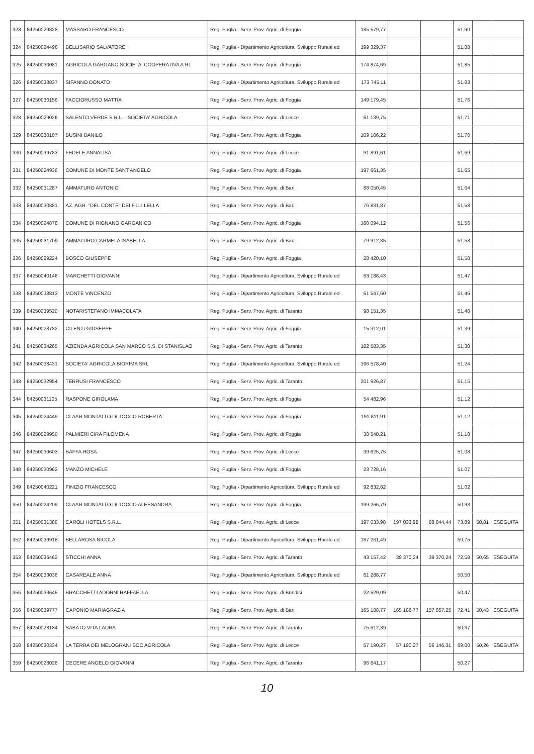| 323 | 84250029828 | MASSARO FRANCESCO | Reg. Puglia - Serv. Prov. Agric. di Foggia | 185 579,77 | | | 51,90 | | |
| 324 | 84250024496 | BELLISARIO SALVATORE | Reg. Puglia - Dipartimento Agricoltura, Sviluppo Rurale ed | 199 329,37 | | | 51,88 | | |
| 325 | 84250030081 | AGRICOLA GARGANO SOCIETA' COOPERATIVA A RL | Reg. Puglia - Serv. Prov. Agric. di Foggia | 174 874,69 | | | 51,85 | | |
| 326 | 84250038837 | SIFANNO DONATO | Reg. Puglia - Dipartimento Agricoltura, Sviluppo Rurale ed | 173 745,11 | | | 51,83 | | |
| 327 | 84250030156 | FACCIORUSSO MATTIA | Reg. Puglia - Serv. Prov. Agric. di Foggia | 149 179,45 | | | 51,76 | | |
| 328 | 84250029026 | SALENTO VERDE S.R.L. - SOCIETA' AGRICOLA | Reg. Puglia - Serv. Prov. Agric. di Lecce | 61 139,75 | | | 51,71 | | |
| 329 | 84250030107 | BUSINI DANILO | Reg. Puglia - Serv. Prov. Agric. di Foggia | 109 106,22 | | | 51,70 | | |
| 330 | 84250039783 | FEDELE ANNALISA | Reg. Puglia - Serv. Prov. Agric. di Lecce | 91 891,61 | | | 51,69 | | |
| 331 | 84250024936 | COMUNE DI MONTE SANT'ANGELO | Reg. Puglia - Serv. Prov. Agric. di Foggia | 197 661,35 | | | 51,65 | | |
| 332 | 84250031287 | AMMATURO ANTONIO | Reg. Puglia - Serv. Prov. Agric. di Bari | 88 050,45 | | | 51,64 | | |
| 333 | 84250030881 | AZ. AGR. "DEL CONTE" DEI F.LLI LELLA | Reg. Puglia - Serv. Prov. Agric. di Bari | 76 831,87 | | | 51,58 | | |
| 334 | 84250024878 | COMUNE DI RIGNANO GARGANICO | Reg. Puglia - Serv. Prov. Agric. di Foggia | 160 094,12 | | | 51,56 | | |
| 335 | 84250031709 | AMMATURO CARMELA ISABELLA | Reg. Puglia - Serv. Prov. Agric. di Bari | 79 912,85 | | | 51,53 | | |
| 336 | 84250029224 | BOSCO GIUSEPPE | Reg. Puglia - Serv. Prov. Agric. di Foggia | 28 420,10 | | | 51,50 | | |
| 337 | 84250040146 | MARCHETTI GIOVANNI | Reg. Puglia - Dipartimento Agricoltura, Sviluppo Rurale ed | 63 188,43 | | | 51,47 | | |
| 338 | 84250038813 | MONTE VINCENZO | Reg. Puglia - Dipartimento Agricoltura, Sviluppo Rurale ed | 61 547,60 | | | 51,46 | | |
| 339 | 84250039520 | NOTARISTEFANO IMMACOLATA | Reg. Puglia - Serv. Prov. Agric. di Taranto | 98 151,35 | | | 51,40 | | |
| 340 | 84250028782 | CILENTI GIUSEPPE | Reg. Puglia - Serv. Prov. Agric. di Foggia | 15 312,01 | | | 51,39 | | |
| 341 | 84250034265 | AZIENDA AGRICOLA SAN MARCO S.S. DI STANISLAO | Reg. Puglia - Serv. Prov. Agric. di Taranto | 182 583,35 | | | 51,30 | | |
| 342 | 84250038431 | SOCIETA' AGRICOLA BIORIMA SRL | Reg. Puglia - Dipartimento Agricoltura, Sviluppo Rurale ed | 196 578,40 | | | 51,24 | | |
| 343 | 84250032954 | TERRUSI FRANCESCO | Reg. Puglia - Serv. Prov. Agric. di Taranto | 201 926,87 | | | 51,15 | | |
| 344 | 84250031105 | RASPONE GIROLAMA | Reg. Puglia - Serv. Prov. Agric. di Foggia | 54 482,96 | | | 51,12 | | |
| 345 | 84250024449 | CLAAR MONTALTO DI TOCCO ROBERTA | Reg. Puglia - Serv. Prov. Agric. di Foggia | 191 811,91 | | | 51,12 | | |
| 346 | 84250029950 | PALMIERI CIRA FILOMENA | Reg. Puglia - Serv. Prov. Agric. di Foggia | 30 540,21 | | | 51,10 | | |
| 347 | 84250039603 | BAFFA ROSA | Reg. Puglia - Serv. Prov. Agric. di Lecce | 39 625,75 | | | 51,08 | | |
| 348 | 84250030962 | MANZO MICHELE | Reg. Puglia - Serv. Prov. Agric. di Foggia | 23 728,16 | | | 51,07 | | |
| 349 | 84250040221 | FINIZIO FRANCESCO | Reg. Puglia - Dipartimento Agricoltura, Sviluppo Rurale ed | 92 832,82 | | | 51,02 | | |
| 350 | 84250024209 | CLAAR MONTALTO DI TOCCO ALESSANDRA | Reg. Puglia - Serv. Prov. Agric. di Foggia | 199 266,79 | | | 50,93 | | |
| 351 | 84250031386 | CAROLI HOTELS S.R.L. | Reg. Puglia - Serv. Prov. Agric. di Lecce | 197 033,98 | 197 033,98 | 88 844,44 | 73,89 | 50,81 | ESEGUITA |
| 352 | 84250039918 | BELLAROSA NICOLA | Reg. Puglia - Dipartimento Agricoltura, Sviluppo Rurale ed | 187 261,49 | | | 50,75 | | |
| 353 | 84250036462 | STICCHI ANNA | Reg. Puglia - Serv. Prov. Agric. di Taranto | 43 157,42 | 39 370,24 | 39 370,24 | 72,58 | 50,65 | ESEGUITA |
| 354 | 84250033036 | CASAREALE ANNA | Reg. Puglia - Dipartimento Agricoltura, Sviluppo Rurale ed | 61 288,77 | | | 50,50 | | |
| 355 | 84250039645 | BRACCHETTI ADORNI RAFFAELLA | Reg. Puglia - Serv. Prov. Agric. di Brindisi | 22 529,09 | | | 50,47 | | |
| 356 | 84250039777 | CAPONIO MARIAGRAZIA | Reg. Puglia - Serv. Prov. Agric. di Bari | 165 188,77 | 165 188,77 | 157 857,25 | 72,41 | 50,43 | ESEGUITA |
| 357 | 84250028184 | SABATO VITA LAURA | Reg. Puglia - Serv. Prov. Agric. di Taranto | 75 612,39 | | | 50,37 | | |
| 358 | 84250030334 | LA TERRA DEI MELOGRANI SOC AGRICOLA | Reg. Puglia - Serv. Prov. Agric. di Lecce | 57 190,27 | 57 190,27 | 56 146,31 | 69,00 | 50,26 | ESEGUITA |
| 359 | 84250028028 | CECERE ANGELO GIOVANNI | Reg. Puglia - Serv. Prov. Agric. di Taranto | 96 641,17 | | | 50,27 | | |
10